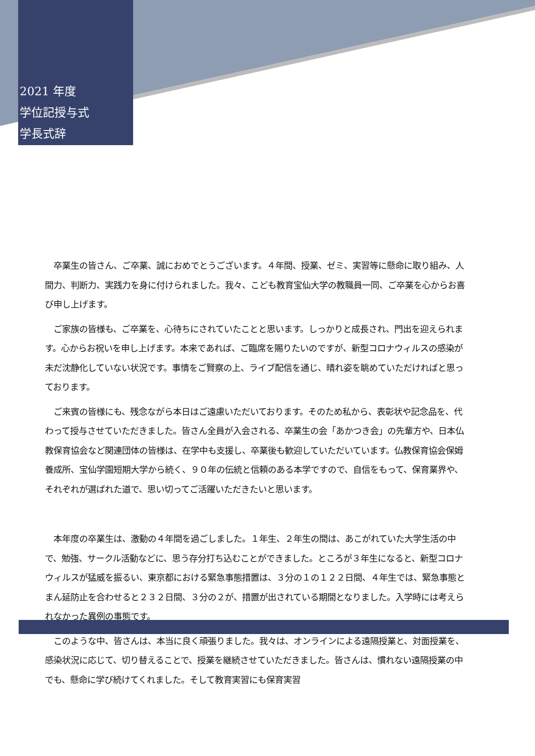2021 年度
学位記授与式
学長式辞
　卒業生の皆さん、ご卒業、誠におめでとうございます。４年間、授業、ゼミ、実習等に懸命に取り組み、人間力、判断力、実践力を身に付けられました。我々、こども教育宝仙大学の教職員一同、ご卒業を心からお喜び申し上げます。
　ご家族の皆様も、ご卒業を、心待ちにされていたことと思います。しっかりと成長され、門出を迎えられます。心からお祝いを申し上げます。本来であれば、ご臨席を賜りたいのですが、新型コロナウィルスの感染が未だ沈静化していない状況です。事情をご賢察の上、ライブ配信を通じ、晴れ姿を眺めていただければと思っております。
　ご来賓の皆様にも、残念ながら本日はご遠慮いただいております。そのため私から、表彰状や記念品を、代わって授与させていただきました。皆さん全員が入会される、卒業生の会「あかつき会」の先輩方や、日本仏教保育協会など関連団体の皆様は、在学中も支援し、卒業後も歓迎していただいています。仏教保育協会保姆養成所、宝仙学園短期大学から続く、９０年の伝統と信頼のある本学ですので、自信をもって、保育業界や、それぞれが選ばれた道で、思い切ってご活躍いただきたいと思います。
　本年度の卒業生は、激動の４年間を過ごしました。１年生、２年生の間は、あこがれていた大学生活の中で、勉強、サークル活動などに、思う存分打ち込むことができました。ところが３年生になると、新型コロナウィルスが猛威を振るい、東京都における緊急事態措置は、３分の１の１２２日間、４年生では、緊急事態とまん延防止を合わせると２３２日間、３分の２が、措置が出されている期間となりました。入学時には考えられなかった異例の事態です。
　このような中、皆さんは、本当に良く頑張りました。我々は、オンラインによる遠隔授業と、対面授業を、感染状況に応じて、切り替えることで、授業を継続させていただきました。皆さんは、慣れない遠隔授業の中でも、懸命に学び続けてくれました。そして教育実習にも保育実習